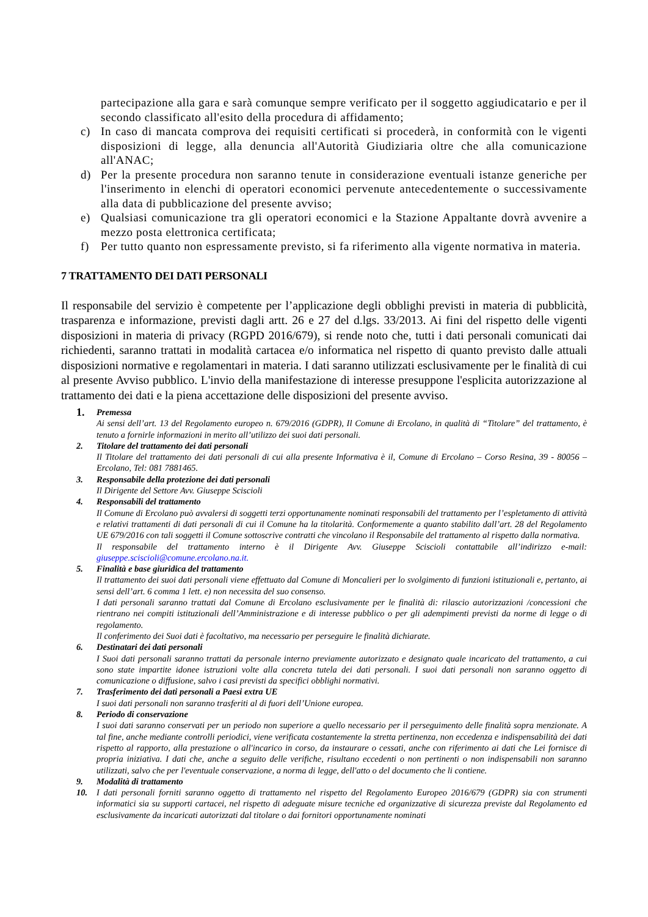partecipazione alla gara e sarà comunque sempre verificato per il soggetto aggiudicatario e per il secondo classificato all'esito della procedura di affidamento;
c) In caso di mancata comprova dei requisiti certificati si procederà, in conformità con le vigenti disposizioni di legge, alla denuncia all'Autorità Giudiziaria oltre che alla comunicazione all'ANAC;
d) Per la presente procedura non saranno tenute in considerazione eventuali istanze generiche per l'inserimento in elenchi di operatori economici pervenute antecedentemente o successivamente alla data di pubblicazione del presente avviso;
e) Qualsiasi comunicazione tra gli operatori economici e la Stazione Appaltante dovrà avvenire a mezzo posta elettronica certificata;
f) Per tutto quanto non espressamente previsto, si fa riferimento alla vigente normativa in materia.
7 TRATTAMENTO DEI DATI PERSONALI
Il responsabile del servizio è competente per l’applicazione degli obblighi previsti in materia di pubblicità, trasparenza e informazione, previsti dagli artt. 26 e 27 del d.lgs. 33/2013. Ai fini del rispetto delle vigenti disposizioni in materia di privacy (RGPD 2016/679), si rende noto che, tutti i dati personali comunicati dai richiedenti, saranno trattati in modalità cartacea e/o informatica nel rispetto di quanto previsto dalle attuali disposizioni normative e regolamentari in materia. I dati saranno utilizzati esclusivamente per le finalità di cui al presente Avviso pubblico. L'invio della manifestazione di interesse presuppone l'esplicita autorizzazione al trattamento dei dati e la piena accettazione delle disposizioni del presente avviso.
1.
Premessa
Ai sensi dell’art. 13 del Regolamento europeo n. 679/2016 (GDPR), Il Comune di Ercolano, in qualità di “Titolare” del trattamento, è tenuto a fornirle informazioni in merito all’utilizzo dei suoi dati personali.
2. Titolare del trattamento dei dati personali
Il Titolare del trattamento dei dati personali di cui alla presente Informativa è il, Comune di Ercolano – Corso Resina, 39 - 80056 – Ercolano, Tel: 081 7881465.
3. Responsabile della protezione dei dati personali
Il Dirigente del Settore Avv. Giuseppe Sciscioli
4. Responsabili del trattamento
Il Comune di Ercolano può avvalersi di soggetti terzi opportunamente nominati responsabili del trattamento per l’espletamento di attività e relativi trattamenti di dati personali di cui il Comune ha la titolarità. Conformemente a quanto stabilito dall’art. 28 del Regolamento UE 679/2016 con tali soggetti il Comune sottoscrive contratti che vincolano il Responsabile del trattamento al rispetto dalla normativa.
Il responsabile del trattamento interno è il Dirigente Avv. Giuseppe Sciscioli contattabile all’indirizzo e-mail: giuseppe.sciscioli@comune.ercolano.na.it.
5. Finalità e base giuridica del trattamento
Il trattamento dei suoi dati personali viene effettuato dal Comune di Moncalieri per lo svolgimento di funzioni istituzionali e, pertanto, ai sensi dell’art. 6 comma 1 lett. e) non necessita del suo consenso.
I dati personali saranno trattati dal Comune di Ercolano esclusivamente per le finalità di: rilascio autorizzazioni /concessioni che rientrano nei compiti istituzionali dell’Amministrazione e di interesse pubblico o per gli adempimenti previsti da norme di legge o di regolamento.
Il conferimento dei Suoi dati è facoltativo, ma necessario per perseguire le finalità dichiarate.
6. Destinatari dei dati personali
I Suoi dati personali saranno trattati da personale interno previamente autorizzato e designato quale incaricato del trattamento, a cui sono state impartite idonee istruzioni volte alla concreta tutela dei dati personali. I suoi dati personali non saranno oggetto di comunicazione o diffusione, salvo i casi previsti da specifici obblighi normativi.
7. Trasferimento dei dati personali a Paesi extra UE
I suoi dati personali non saranno trasferiti al di fuori dell’Unione europea.
8. Periodo di conservazione
I suoi dati saranno conservati per un periodo non superiore a quello necessario per il perseguimento delle finalità sopra menzionate. A tal fine, anche mediante controlli periodici, viene verificata costantemente la stretta pertinenza, non eccedenza e indispensabilità dei dati rispetto al rapporto, alla prestazione o all'incarico in corso, da instaurare o cessati, anche con riferimento ai dati che Lei fornisce di propria iniziativa. I dati che, anche a seguito delle verifiche, risultano eccedenti o non pertinenti o non indispensabili non saranno utilizzati, salvo che per l'eventuale conservazione, a norma di legge, dell'atto o del documento che li contiene.
9. Modalità di trattamento
10. I dati personali forniti saranno oggetto di trattamento nel rispetto del Regolamento Europeo 2016/679 (GDPR) sia con strumenti informatici sia su supporti cartacei, nel rispetto di adeguate misure tecniche ed organizzative di sicurezza previste dal Regolamento ed esclusivamente da incaricati autorizzati dal titolare o dai fornitori opportunamente nominati